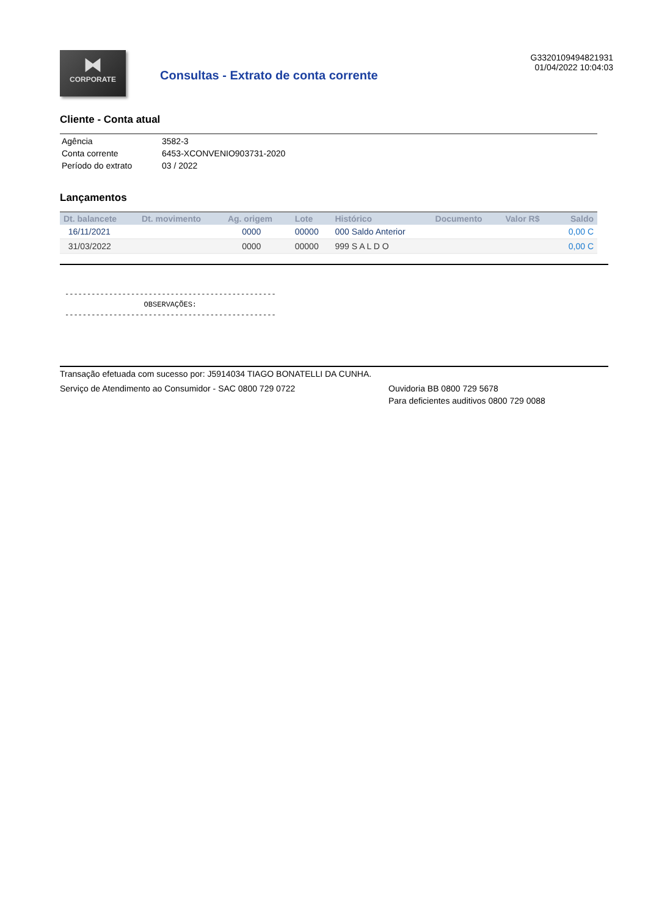⧓
CORPORATE
Consultas - Extrato de conta corrente
G3320109494821931
01/04/2022 10:04:03
Cliente - Conta atual
| Agência | 3582-3 |
| Conta corrente | 6453-XCONVENIO903731-2020 |
| Período do extrato | 03 / 2022 |
Lançamentos
| Dt. balancete | Dt. movimento | Ag. origem | Lote | Histórico | Documento | Valor R$ | Saldo |
| --- | --- | --- | --- | --- | --- | --- | --- |
| 16/11/2021 | | 0000 | 00000 | 000 Saldo Anterior | | | 0,00 C |
| 31/03/2022 | | 0000 | 00000 | 999 S A L D O | | | 0,00 C |
------------------------------------------------
OBSERVAÇÕES:
------------------------------------------------
Transação efetuada com sucesso por: J5914034 TIAGO BONATELLI DA CUNHA.
Serviço de Atendimento ao Consumidor - SAC 0800 729 0722 Ouvidoria BB 0800 729 5678
Para deficientes auditivos 0800 729 0088